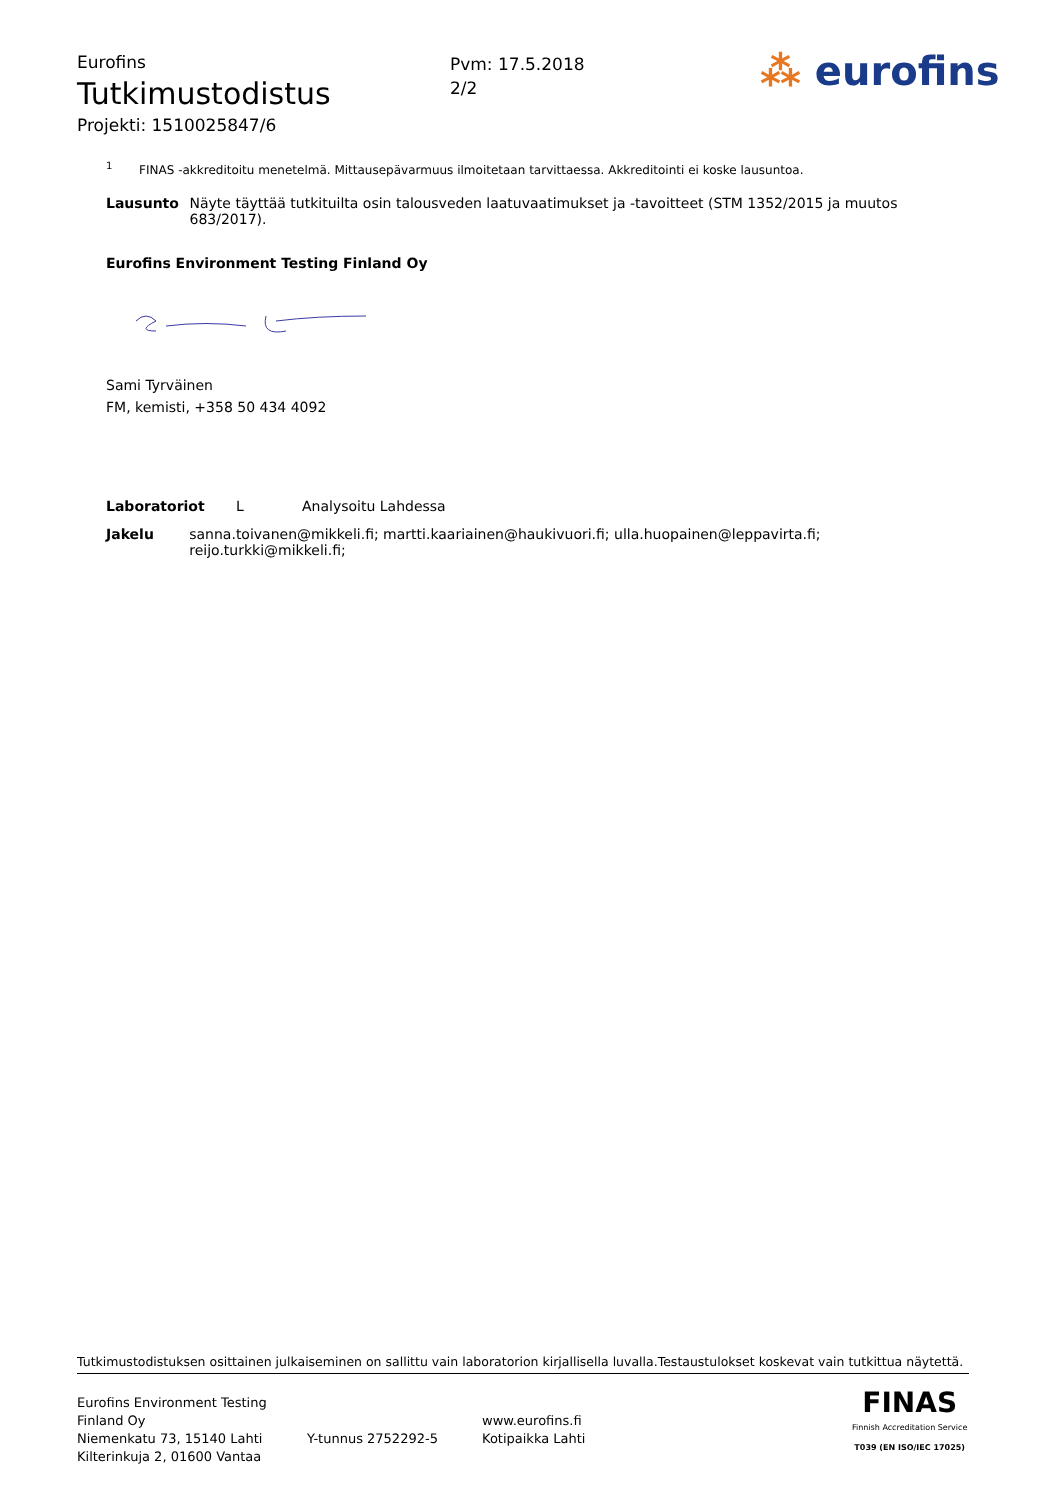Eurofins
Tutkimustodistus
Projekti: 1510025847/6
Pvm: 17.5.2018
2/2
⁂ eurofins
<sup>1</sup> FINAS -akkreditoitu menetelmä. Mittausepävarmuus ilmoitetaan tarvittaessa. Akkreditointi ei koske lausuntoa.
Lausunto Näyte täyttää tutkituilta osin talousveden laatuvaatimukset ja -tavoitteet (STM 1352/2015 ja muutos 683/2017).
Eurofins Environment Testing Finland Oy
Sami Tyrväinen
FM, kemisti, +358 50 434 4092
Laboratoriot L Analysoitu Lahdessa
Jakelu sanna.toivanen@mikkeli.fi; martti.kaariainen@haukivuori.fi; ulla.huopainen@leppavirta.fi; reijo.turkki@mikkeli.fi;
Tutkimustodistuksen osittainen julkaiseminen on sallittu vain laboratorion kirjallisella luvalla.Testaustulokset koskevat vain tutkittua näytettä.
Eurofins Environment Testing Finland Oy
Niemenkatu 73, 15140 Lahti
Kilterinkuja 2, 01600 Vantaa
Y-tunnus 2752292-5
www.eurofins.fi
Kotipaikka Lahti
FINAS
Finnish Accreditation Service
T039 (EN ISO/IEC 17025)